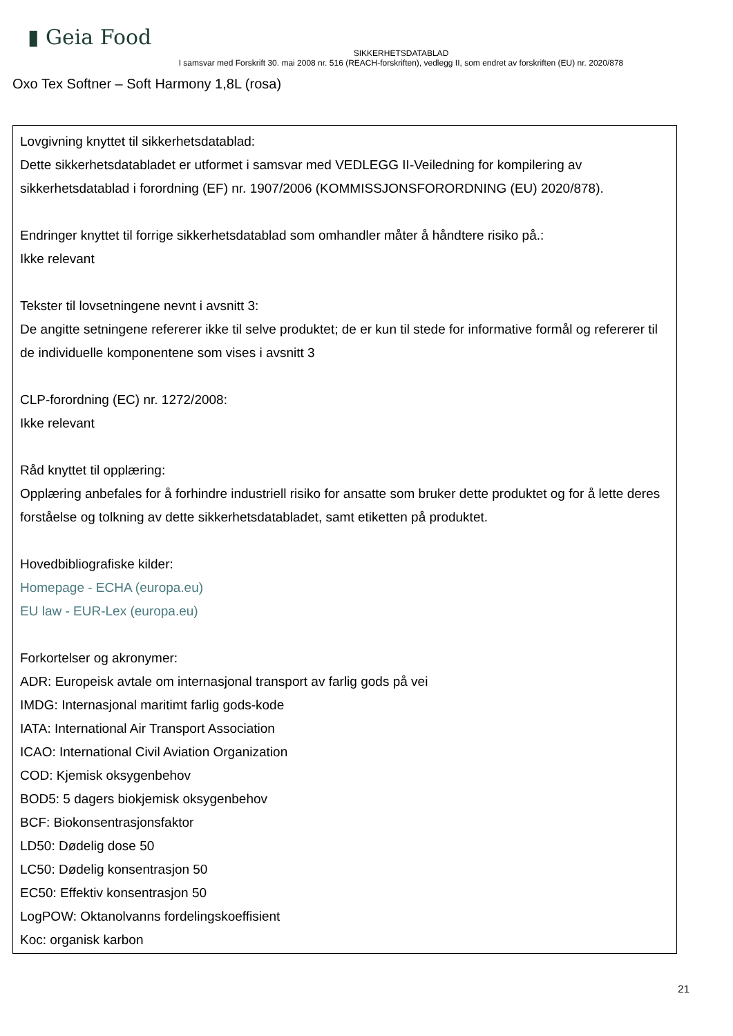▮ Geia Food
SIKKERHETSDATABLAD
I samsvar med Forskrift 30. mai 2008 nr. 516 (REACH-forskriften), vedlegg II, som endret av forskriften (EU) nr. 2020/878
Oxo Tex Softner – Soft Harmony 1,8L (rosa)
Lovgivning knyttet til sikkerhetsdatablad:
Dette sikkerhetsdatabladet er utformet i samsvar med VEDLEGG II-Veiledning for kompilering av sikkerhetsdatablad i forordning (EF) nr. 1907/2006 (KOMMISSJONSFORORDNING (EU) 2020/878).
Endringer knyttet til forrige sikkerhetsdatablad som omhandler måter å håndtere risiko på.:
Ikke relevant
Tekster til lovsetningene nevnt i avsnitt 3:
De angitte setningene refererer ikke til selve produktet; de er kun til stede for informative formål og refererer til de individuelle komponentene som vises i avsnitt 3
CLP-forordning (EC) nr. 1272/2008:
Ikke relevant
Råd knyttet til opplæring:
Opplæring anbefales for å forhindre industriell risiko for ansatte som bruker dette produktet og for å lette deres forståelse og tolkning av dette sikkerhetsdatabladet, samt etiketten på produktet.
Hovedbibliografiske kilder:
Homepage - ECHA (europa.eu)
EU law - EUR-Lex (europa.eu)
Forkortelser og akronymer:
ADR: Europeisk avtale om internasjonal transport av farlig gods på vei
IMDG: Internasjonal maritimt farlig gods-kode
IATA: International Air Transport Association
ICAO: International Civil Aviation Organization
COD: Kjemisk oksygenbehov
BOD5: 5 dagers biokjemisk oksygenbehov
BCF: Biokonsentrasjonsfaktor
LD50: Dødelig dose 50
LC50: Dødelig konsentrasjon 50
EC50: Effektiv konsentrasjon 50
LogPOW: Oktanolvanns fordelingskoeffisient
Koc: organisk karbon
21